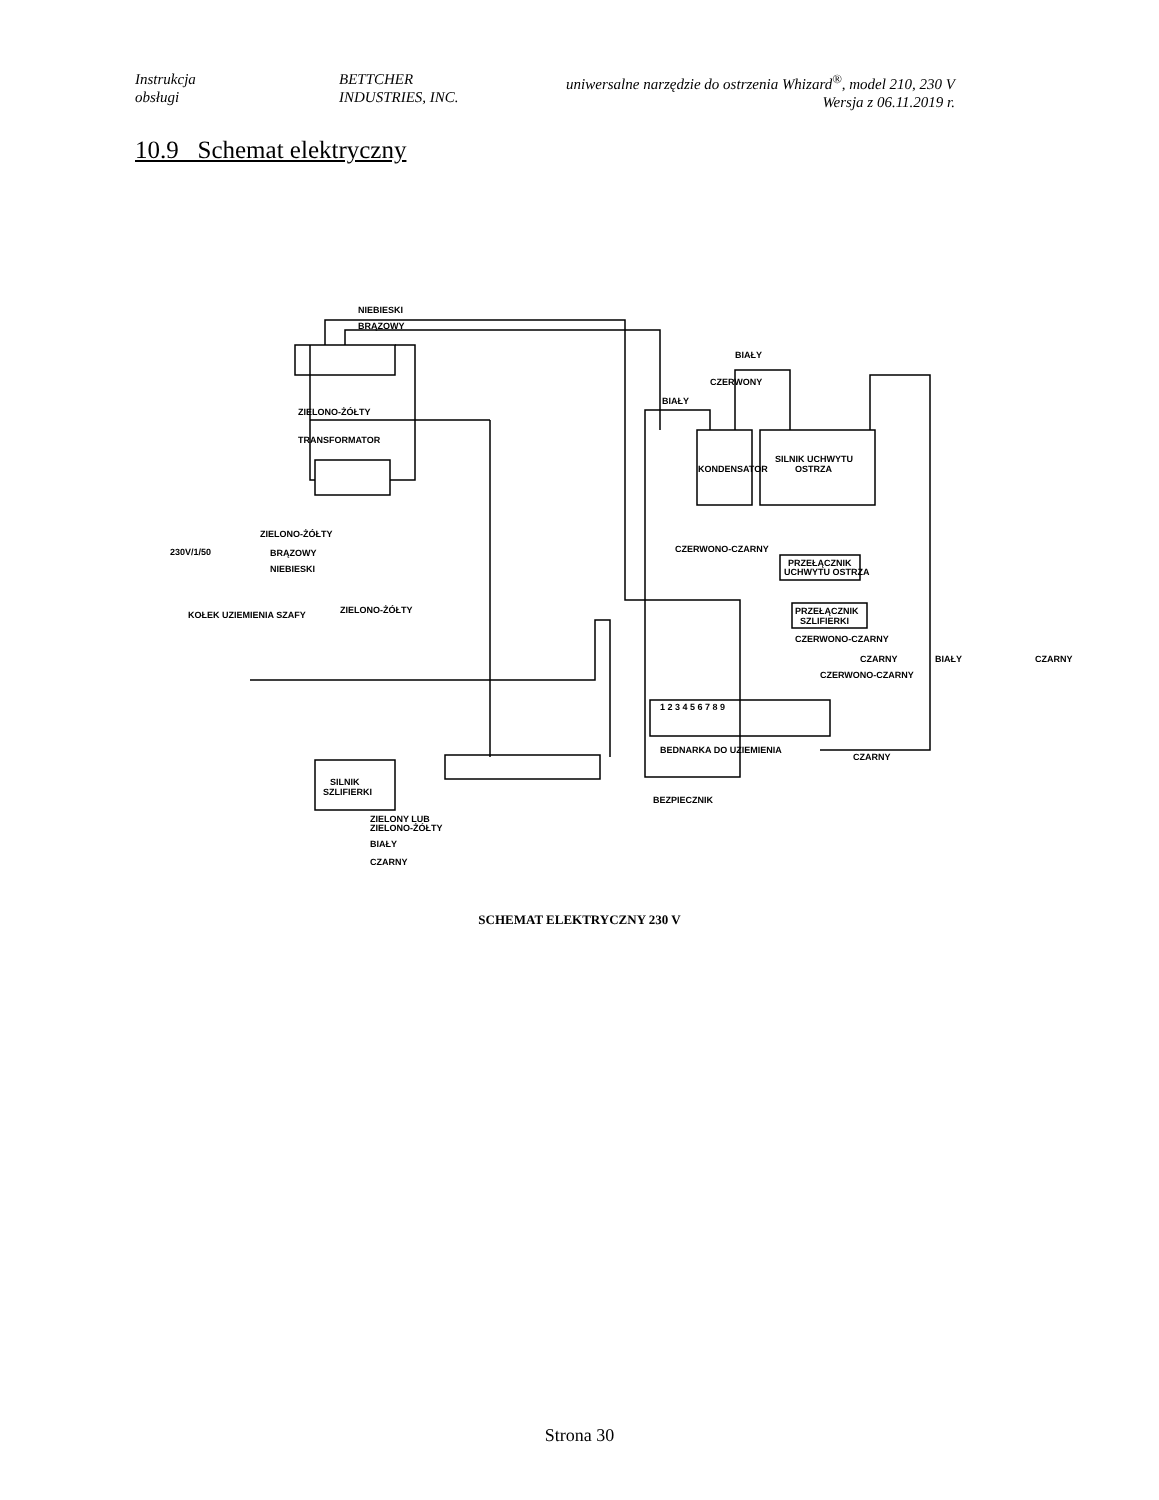Instrukcja
obsługi
BETTCHER
INDUSTRIES, INC.
uniwersalne narzędzie do ostrzenia Whizard<sup>®</sup>, model 210, 230 V
Wersja z 06.11.2019 r.
10.9 Schemat elektryczny
NIEBIESKI
BRĄZOWY
ZIELONO-ŻÓŁTY
TRANSFORMATOR
BIAŁY
CZERWONY
BIAŁY
KONDENSATOR
SILNIK UCHWYTU
OSTRZA
CZERWONO-CZARNY
PRZEŁĄCZNIK
UCHWYTU OSTRZA
PRZEŁĄCZNIK
SZLIFIERKI
CZERWONO-CZARNY
CZARNY
BIAŁY
CZARNY
CZERWONO-CZARNY
ZIELONO-ŻÓŁTY
230V/1/50
BRĄZOWY
NIEBIESKI
KOŁEK UZIEMIENIA SZAFY
ZIELONO-ŻÓŁTY
1 2 3 4 5 6 7 8 9
BEDNARKA DO UZIEMIENIA
SILNIK
SZLIFIERKI
ZIELONY LUB
ZIELONO-ŻÓŁTY
BIAŁY
CZARNY
CZARNY
BEZPIECZNIK
SCHEMAT ELEKTRYCZNY 230 V
Strona 30